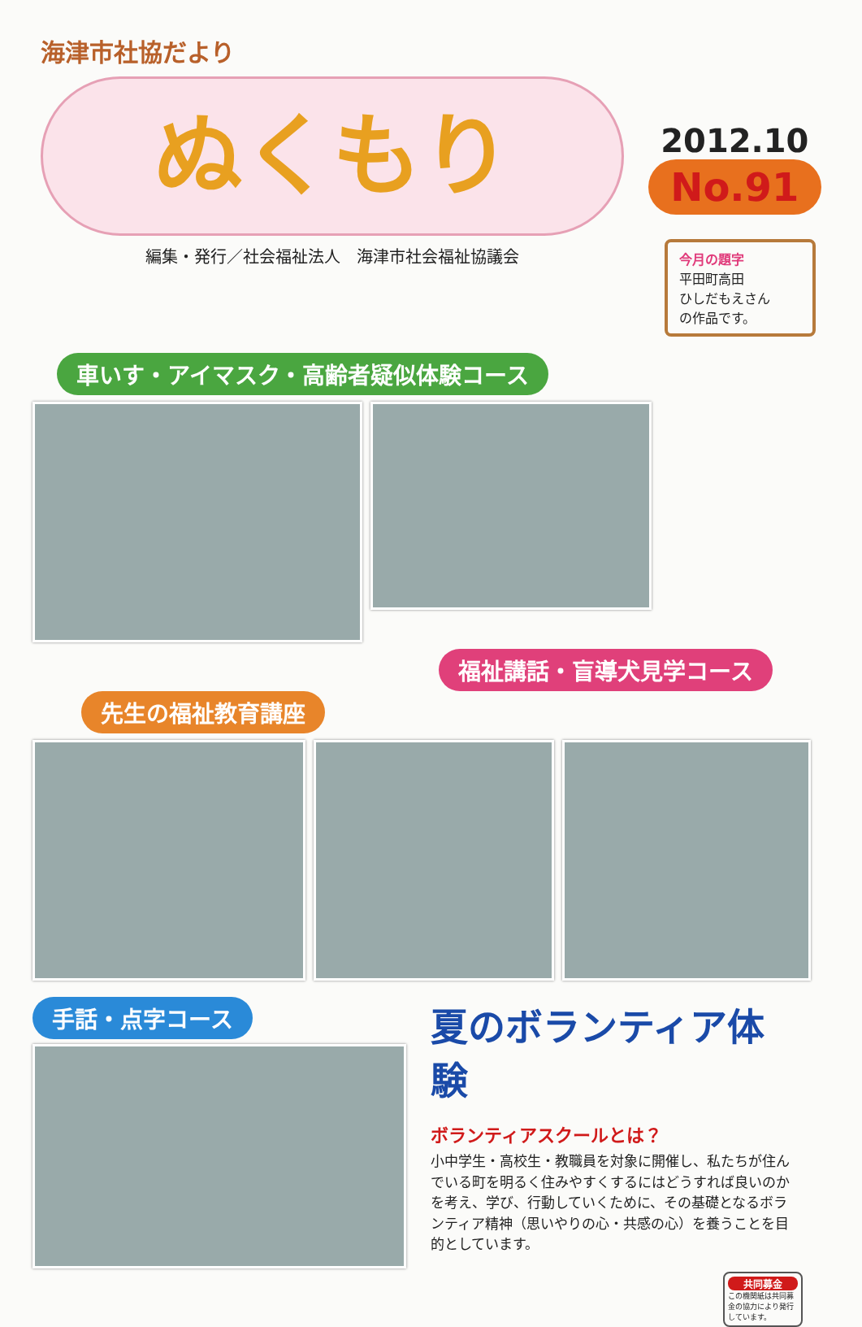海津市社協だより
ぬくもり
編集・発行／社会福祉法人　海津市社会福祉協議会
2012.10
No.91
今月の題字
平田町高田
ひしだもえさん
の作品です。
車いす・アイマスク・高齢者疑似体験コース
福祉講話・盲導犬見学コース
先生の福祉教育講座
手話・点字コース
夏のボランティア体験
ボランティアスクールとは？
小中学生・高校生・教職員を対象に開催し、私たちが住んでいる町を明るく住みやすくするにはどうすれば良いのかを考え、学び、行動していくために、その基礎となるボランティア精神（思いやりの心・共感の心）を養うことを目的としています。
共同募金
この機関紙は共同募金の協力により発行しています。